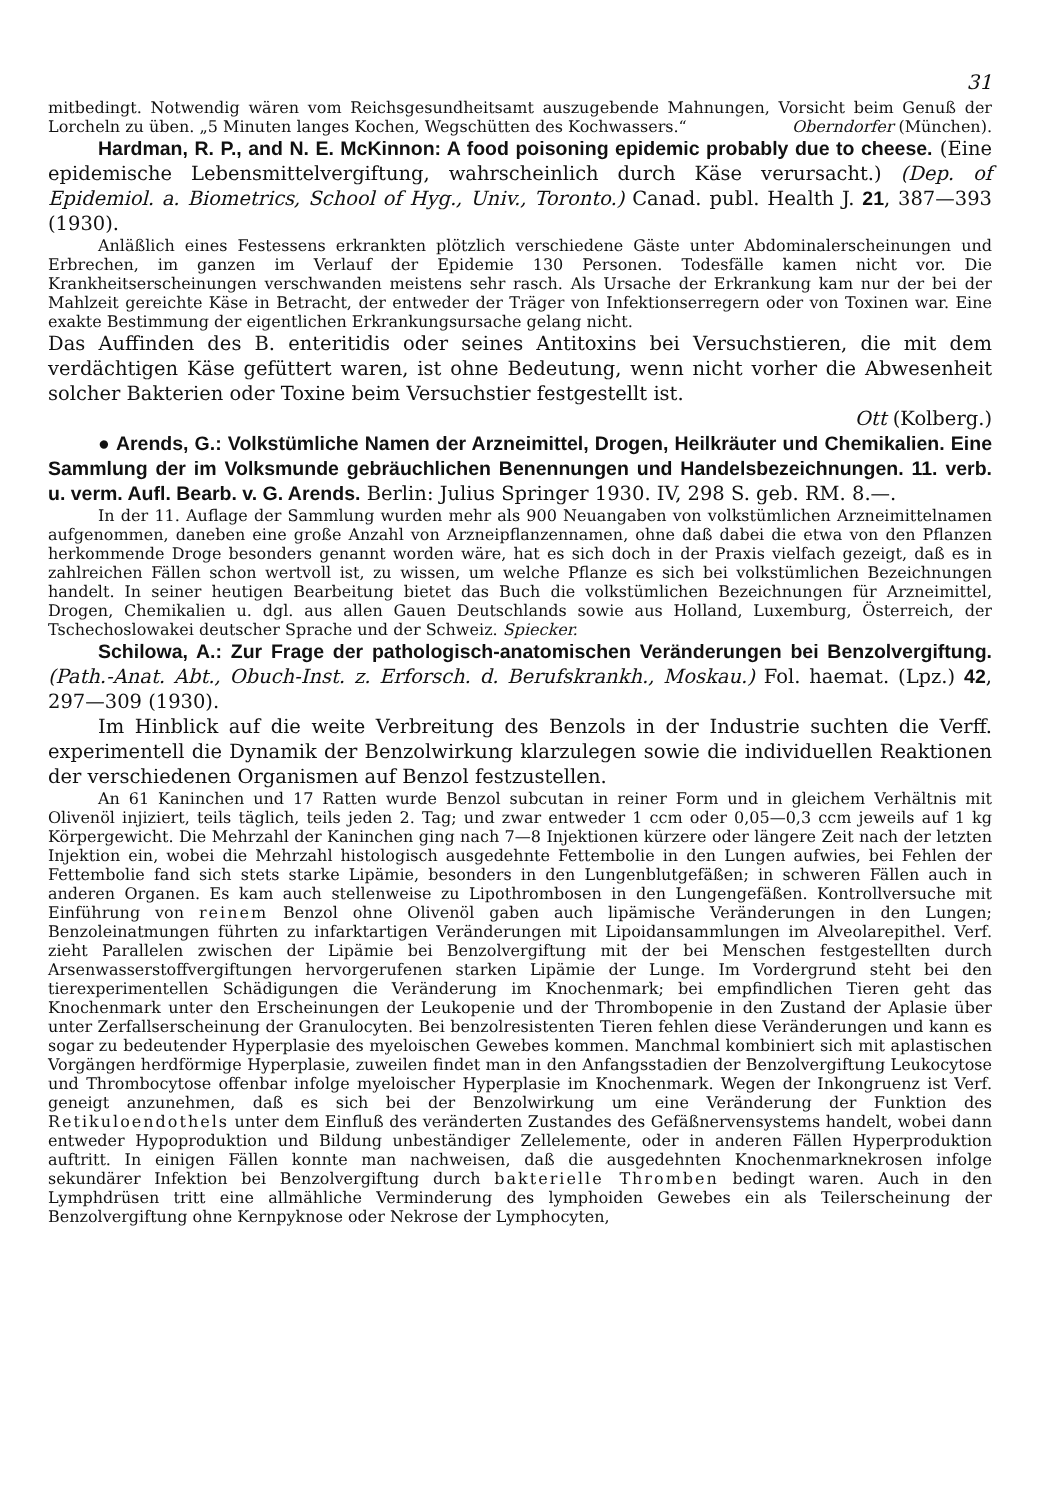31
mitbedingt. Notwendig wären vom Reichsgesundheitsamt auszugebende Mahnungen, Vorsicht beim Genuß der Lorcheln zu üben. „5 Minuten langes Kochen, Wegschütten des Kochwassers.“ Oberndorfer (München).
Hardman, R. P., and N. E. McKinnon: A food poisoning epidemic probably due to cheese. (Eine epidemische Lebensmittelvergiftung, wahrscheinlich durch Käse verursacht.) (Dep. of Epidemiol. a. Biometrics, School of Hyg., Univ., Toronto.) Canad. publ. Health J. 21, 387—393 (1930).
Anläßlich eines Festessens erkrankten plötzlich verschiedene Gäste unter Abdominalerscheinungen und Erbrechen, im ganzen im Verlauf der Epidemie 130 Personen. Todesfälle kamen nicht vor. Die Krankheitserscheinungen verschwanden meistens sehr rasch. Als Ursache der Erkrankung kam nur der bei der Mahlzeit gereichte Käse in Betracht, der entweder der Träger von Infektionserregern oder von Toxinen war. Eine exakte Bestimmung der eigentlichen Erkrankungsursache gelang nicht.
Das Auffinden des B. enteritidis oder seines Antitoxins bei Versuchstieren, die mit dem verdächtigen Käse gefüttert waren, ist ohne Bedeutung, wenn nicht vorher die Abwesenheit solcher Bakterien oder Toxine beim Versuchstier festgestellt ist.
Ott (Kolberg.)
● Arends, G.: Volkstümliche Namen der Arzneimittel, Drogen, Heilkräuter und Chemikalien. Eine Sammlung der im Volksmunde gebräuchlichen Benennungen und Handelsbezeichnungen. 11. verb. u. verm. Aufl. Bearb. v. G. Arends. Berlin: Julius Springer 1930. IV, 298 S. geb. RM. 8.—.
In der 11. Auflage der Sammlung wurden mehr als 900 Neuangaben von volkstümlichen Arzneimittelnamen aufgenommen, daneben eine große Anzahl von Arzneipflanzennamen, ohne daß dabei die etwa von den Pflanzen herkommende Droge besonders genannt worden wäre, hat es sich doch in der Praxis vielfach gezeigt, daß es in zahlreichen Fällen schon wertvoll ist, zu wissen, um welche Pflanze es sich bei volkstümlichen Bezeichnungen handelt. In seiner heutigen Bearbeitung bietet das Buch die volkstümlichen Bezeichnungen für Arzneimittel, Drogen, Chemikalien u. dgl. aus allen Gauen Deutschlands sowie aus Holland, Luxemburg, Österreich, der Tschechoslowakei deutscher Sprache und der Schweiz. Spiecker.
Schilowa, A.: Zur Frage der pathologisch-anatomischen Veränderungen bei Benzolvergiftung. (Path.-Anat. Abt., Obuch-Inst. z. Erforsch. d. Berufskrankh., Moskau.) Fol. haemat. (Lpz.) 42, 297—309 (1930).
Im Hinblick auf die weite Verbreitung des Benzols in der Industrie suchten die Verff. experimentell die Dynamik der Benzolwirkung klarzulegen sowie die individuellen Reaktionen der verschiedenen Organismen auf Benzol festzustellen.
An 61 Kaninchen und 17 Ratten wurde Benzol subcutan in reiner Form und in gleichem Verhältnis mit Olivenöl injiziert, teils täglich, teils jeden 2. Tag; und zwar entweder 1 ccm oder 0,05—0,3 ccm jeweils auf 1 kg Körpergewicht. Die Mehrzahl der Kaninchen ging nach 7—8 Injektionen kürzere oder längere Zeit nach der letzten Injektion ein, wobei die Mehrzahl histologisch ausgedehnte Fettembolie in den Lungen aufwies, bei Fehlen der Fettembolie fand sich stets starke Lipämie, besonders in den Lungenblutgefäßen; in schweren Fällen auch in anderen Organen. Es kam auch stellenweise zu Lipothrombosen in den Lungengefäßen. Kontrollversuche mit Einführung von reinem Benzol ohne Olivenöl gaben auch lipämische Veränderungen in den Lungen; Benzoleinatmungen führten zu infarktartigen Veränderungen mit Lipoidansammlungen im Alveolarepithel. Verf. zieht Parallelen zwischen der Lipämie bei Benzolvergiftung mit der bei Menschen festgestellten durch Arsenwasserstoffvergiftungen hervorgerufenen starken Lipämie der Lunge. Im Vordergrund steht bei den tierexperimentellen Schädigungen die Veränderung im Knochenmark; bei empfindlichen Tieren geht das Knochenmark unter den Erscheinungen der Leukopenie und der Thrombopenie in den Zustand der Aplasie über unter Zerfallserscheinung der Granulocyten. Bei benzolresistenten Tieren fehlen diese Veränderungen und kann es sogar zu bedeutender Hyperplasie des myeloischen Gewebes kommen. Manchmal kombiniert sich mit aplastischen Vorgängen herdförmige Hyperplasie, zuweilen findet man in den Anfangsstadien der Benzolvergiftung Leukocytose und Thrombocytose offenbar infolge myeloischer Hyperplasie im Knochenmark. Wegen der Inkongruenz ist Verf. geneigt anzunehmen, daß es sich bei der Benzolwirkung um eine Veränderung der Funktion des Retikuloendothels unter dem Einfluß des veränderten Zustandes des Gefäßnervensystems handelt, wobei dann entweder Hypoproduktion und Bildung unbeständiger Zellelemente, oder in anderen Fällen Hyperproduktion auftritt. In einigen Fällen konnte man nachweisen, daß die ausgedehnten Knochenmarknekrosen infolge sekundärer Infektion bei Benzolvergiftung durch bakterielle Thromben bedingt waren. Auch in den Lymphdrüsen tritt eine allmähliche Verminderung des lymphoiden Gewebes ein als Teilerscheinung der Benzolvergiftung ohne Kernpyknose oder Nekrose der Lymphocyten,